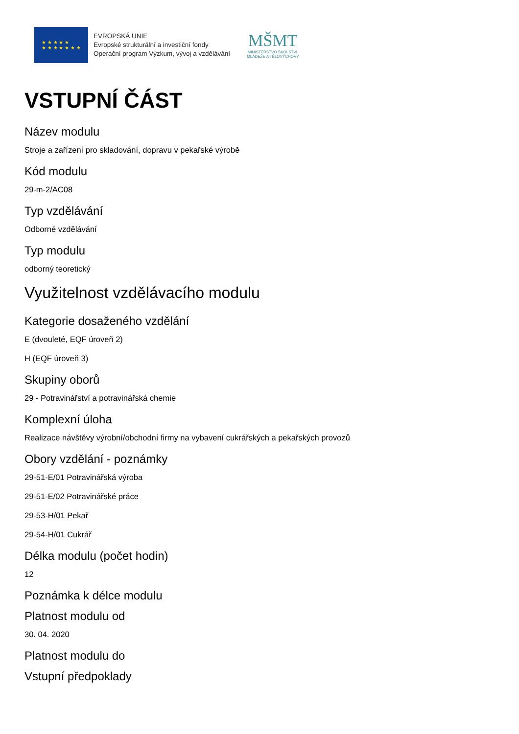★ ★ ★ ★ ★
★ ★ ★ ★ ★ ★ ★
EVROPSKÁ UNIE
Evropské strukturální a investiční fondy
Operační program Výzkum, vývoj a vzdělávání
MŠMT
MINISTERSTVO ŠKOLSTVÍ,
MLÁDEŽE A TĚLOVÝCHOVY
VSTUPNÍ ČÁST
Název modulu
Stroje a zařízení pro skladování, dopravu v pekařské výrobě
Kód modulu
29-m-2/AC08
Typ vzdělávání
Odborné vzdělávání
Typ modulu
odborný teoretický
Využitelnost vzdělávacího modulu
Kategorie dosaženého vzdělání
E (dvouleté, EQF úroveň 2)
H (EQF úroveň 3)
Skupiny oborů
29 - Potravinářství a potravinářská chemie
Komplexní úloha
Realizace návštěvy výrobní/obchodní firmy na vybavení cukrářských a pekařských provozů
Obory vzdělání - poznámky
29-51-E/01 Potravinářská výroba
29-51-E/02 Potravinářské práce
29-53-H/01 Pekař
29-54-H/01 Cukrář
Délka modulu (počet hodin)
12
Poznámka k délce modulu
Platnost modulu od
30. 04. 2020
Platnost modulu do
Vstupní předpoklady